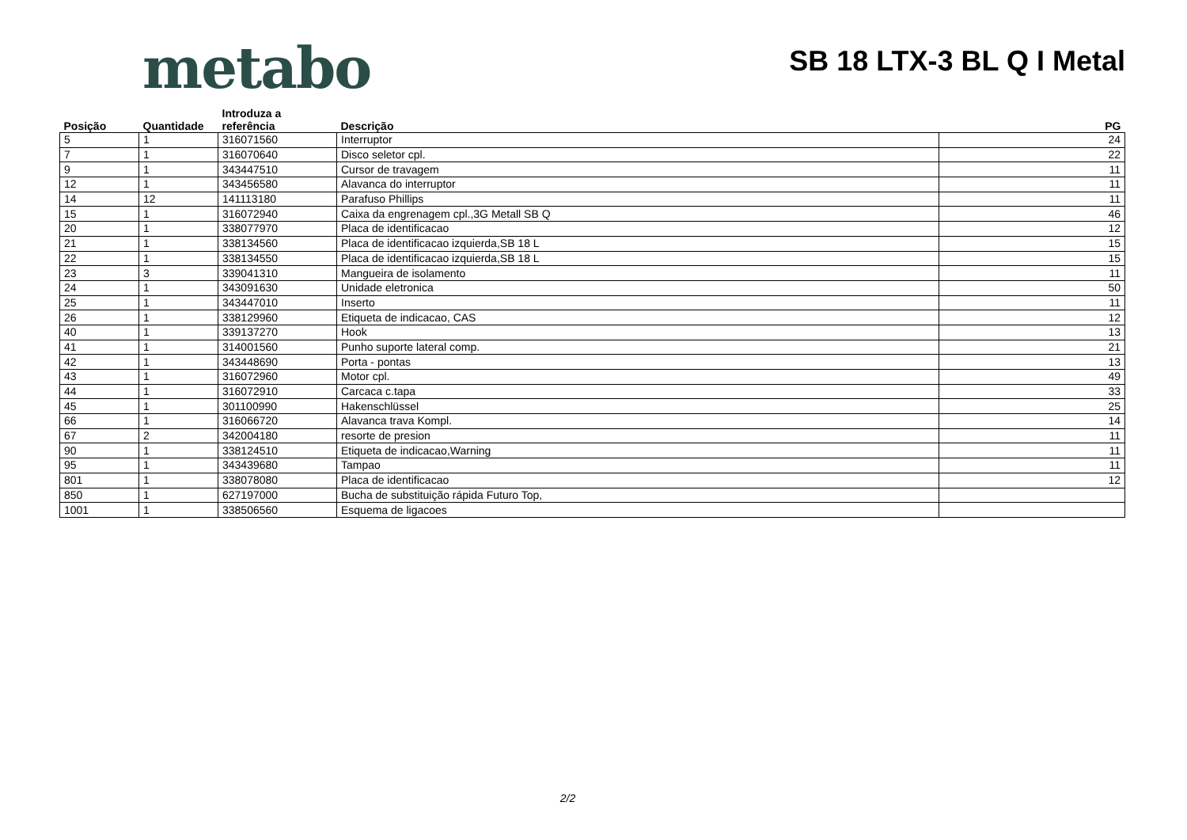metabo
SB 18 LTX-3 BL Q I Metal
| Posição | Quantidade | Introduza a referência | Descrição | PG |
| --- | --- | --- | --- | --- |
| 5 | 1 | 316071560 | Interruptor | 24 |
| 7 | 1 | 316070640 | Disco seletor cpl. | 22 |
| 9 | 1 | 343447510 | Cursor de travagem | 11 |
| 12 | 1 | 343456580 | Alavanca do interruptor | 11 |
| 14 | 12 | 141113180 | Parafuso Phillips | 11 |
| 15 | 1 | 316072940 | Caixa da engrenagem cpl.,3G Metall SB Q | 46 |
| 20 | 1 | 338077970 | Placa de identificacao | 12 |
| 21 | 1 | 338134560 | Placa de identificacao izquierda,SB 18 L | 15 |
| 22 | 1 | 338134550 | Placa de identificacao izquierda,SB 18 L | 15 |
| 23 | 3 | 339041310 | Mangueira de isolamento | 11 |
| 24 | 1 | 343091630 | Unidade eletronica | 50 |
| 25 | 1 | 343447010 | Inserto | 11 |
| 26 | 1 | 338129960 | Etiqueta de indicacao, CAS | 12 |
| 40 | 1 | 339137270 | Hook | 13 |
| 41 | 1 | 314001560 | Punho suporte lateral comp. | 21 |
| 42 | 1 | 343448690 | Porta - pontas | 13 |
| 43 | 1 | 316072960 | Motor cpl. | 49 |
| 44 | 1 | 316072910 | Carcaca c.tapa | 33 |
| 45 | 1 | 301100990 | Hakenschlüssel | 25 |
| 66 | 1 | 316066720 | Alavanca trava Kompl. | 14 |
| 67 | 2 | 342004180 | resorte de presion | 11 |
| 90 | 1 | 338124510 | Etiqueta de indicacao,Warning | 11 |
| 95 | 1 | 343439680 | Tampao | 11 |
| 801 | 1 | 338078080 | Placa de identificacao | 12 |
| 850 | 1 | 627197000 | Bucha de substituição rápida Futuro Top, | |
| 1001 | 1 | 338506560 | Esquema de ligacoes | |
2/2